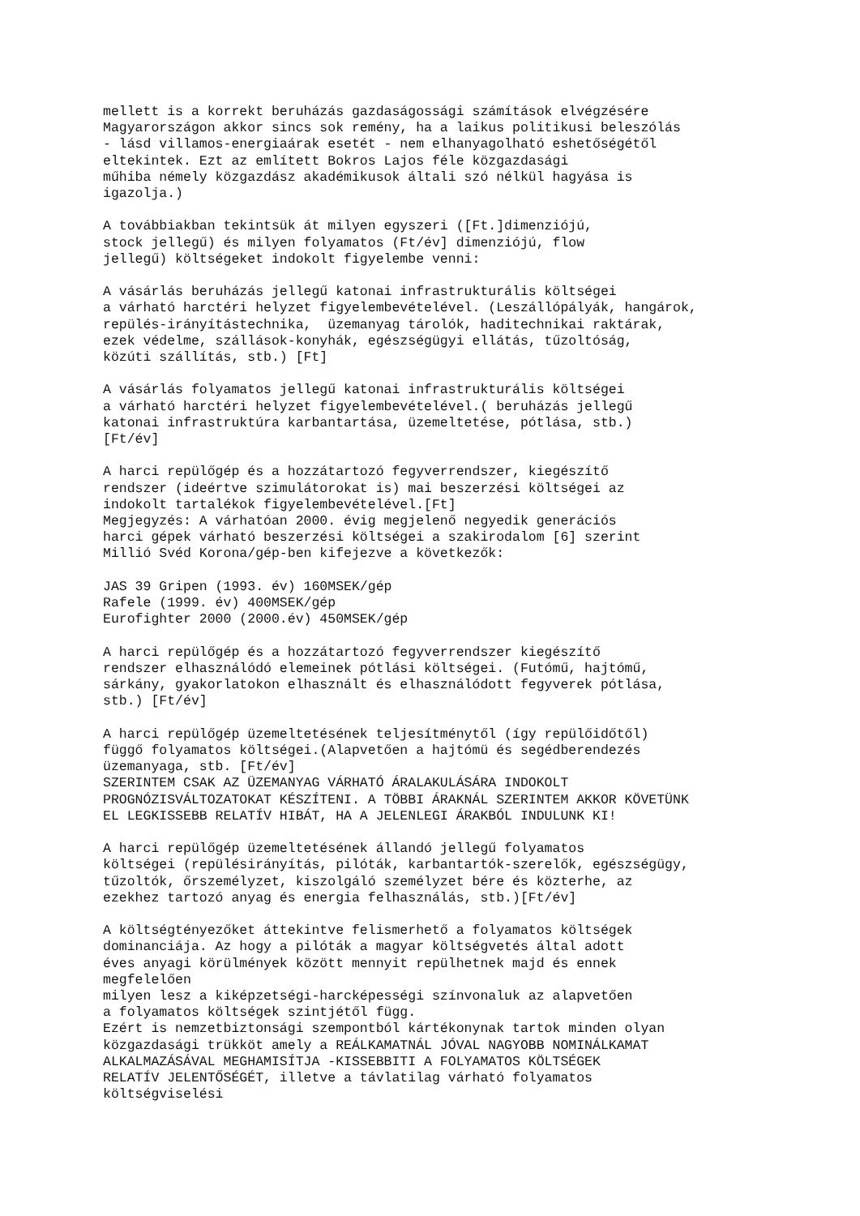mellett is a korrekt beruházás gazdaságossági számítások elvégzésére Magyarországon akkor sincs sok remény, ha a laikus politikusi beleszólás - lásd villamos-energiaárak esetét - nem elhanyagolható eshetőségétől eltekintek. Ezt az említett Bokros Lajos féle közgazdasági műhiba némely közgazdász akadémikusok általi szó nélkül hagyása is igazolja.) A továbbiakban tekintsük át milyen egyszeri ([Ft.]dimenziójú, stock jellegű) és milyen folyamatos (Ft/év] dimenziójú, flow jellegű) költségeket indokolt figyelembe venni: A vásárlás beruházás jellegű katonai infrastrukturális költségei a várható harctéri helyzet figyelembevételével. (Leszállópályák, hangárok, repülés-irányítástechnika, üzemanyag tárolók, haditechnikai raktárak, ezek védelme, szállások-konyhák, egészségügyi ellátás, tűzoltóság, közúti szállítás, stb.) [Ft] A vásárlás folyamatos jellegű katonai infrastrukturális költségei a várható harctéri helyzet figyelembevételével.( beruházás jellegű katonai infrastruktúra karbantartása, üzemeltetése, pótlása, stb.) [Ft/év] A harci repülőgép és a hozzátartozó fegyverrendszer, kiegészítő rendszer (ideértve szimulátorokat is) mai beszerzési költségei az indokolt tartalékok figyelembevételével.[Ft] Megjegyzés: A várhatóan 2000. évig megjelenő negyedik generációs harci gépek várható beszerzési költségei a szakirodalom [6] szerint Millió Svéd Korona/gép-ben kifejezve a következők: JAS 39 Gripen (1993. év) 160MSEK/gép Rafele (1999. év) 400MSEK/gép Eurofighter 2000 (2000.év) 450MSEK/gép A harci repülőgép és a hozzátartozó fegyverrendszer kiegészítő rendszer elhasználódó elemeinek pótlási költségei. (Futómű, hajtómű, sárkány, gyakorlatokon elhasznált és elhasználódott fegyverek pótlása, stb.) [Ft/év] A harci repülőgép üzemeltetésének teljesítménytől (így repülőidőtől) függő folyamatos költségei.(Alapvetően a hajtómü és segédberendezés üzemanyaga, stb. [Ft/év] SZERINTEM CSAK AZ ÜZEMANYAG VÁRHATÓ ÁRALAKULÁSÁRA INDOKOLT PROGNÓZISVÁLTOZATOKAT KÉSZÍTENI. A TÖBBI ÁRAKNÁL SZERINTEM AKKOR KÖVETÜNK EL LEGKISSEBB RELATÍV HIBÁT, HA A JELENLEGI ÁRAKBÓL INDULUNK KI! A harci repülőgép üzemeltetésének állandó jellegű folyamatos költségei (repülésirányítás, pilóták, karbantartók-szerelők, egészségügy, tűzoltók, őrszemélyzet, kiszolgáló személyzet bére és közterhe, az ezekhez tartozó anyag és energia felhasználás, stb.)[Ft/év] A költségtényezőket áttekintve felismerhető a folyamatos költségek dominanciája. Az hogy a pilóták a magyar költségvetés által adott éves anyagi körülmények között mennyit repülhetnek majd és ennek megfelelően milyen lesz a kiképzetségi-harcképességi színvonaluk az alapvetően a folyamatos költségek szintjétől függ. Ezért is nemzetbiztonsági szempontból kártékonynak tartok minden olyan közgazdasági trükköt amely a REÁLKAMATNÁL JÓVAL NAGYOBB NOMINÁLKAMAT ALKALMAZÁSÁVAL MEGHAMISÍTJA -KISSEBBITI A FOLYAMATOS KÖLTSÉGEK RELATÍV JELENTŐSÉGÉT, illetve a távlatilag várható folyamatos költségviselési